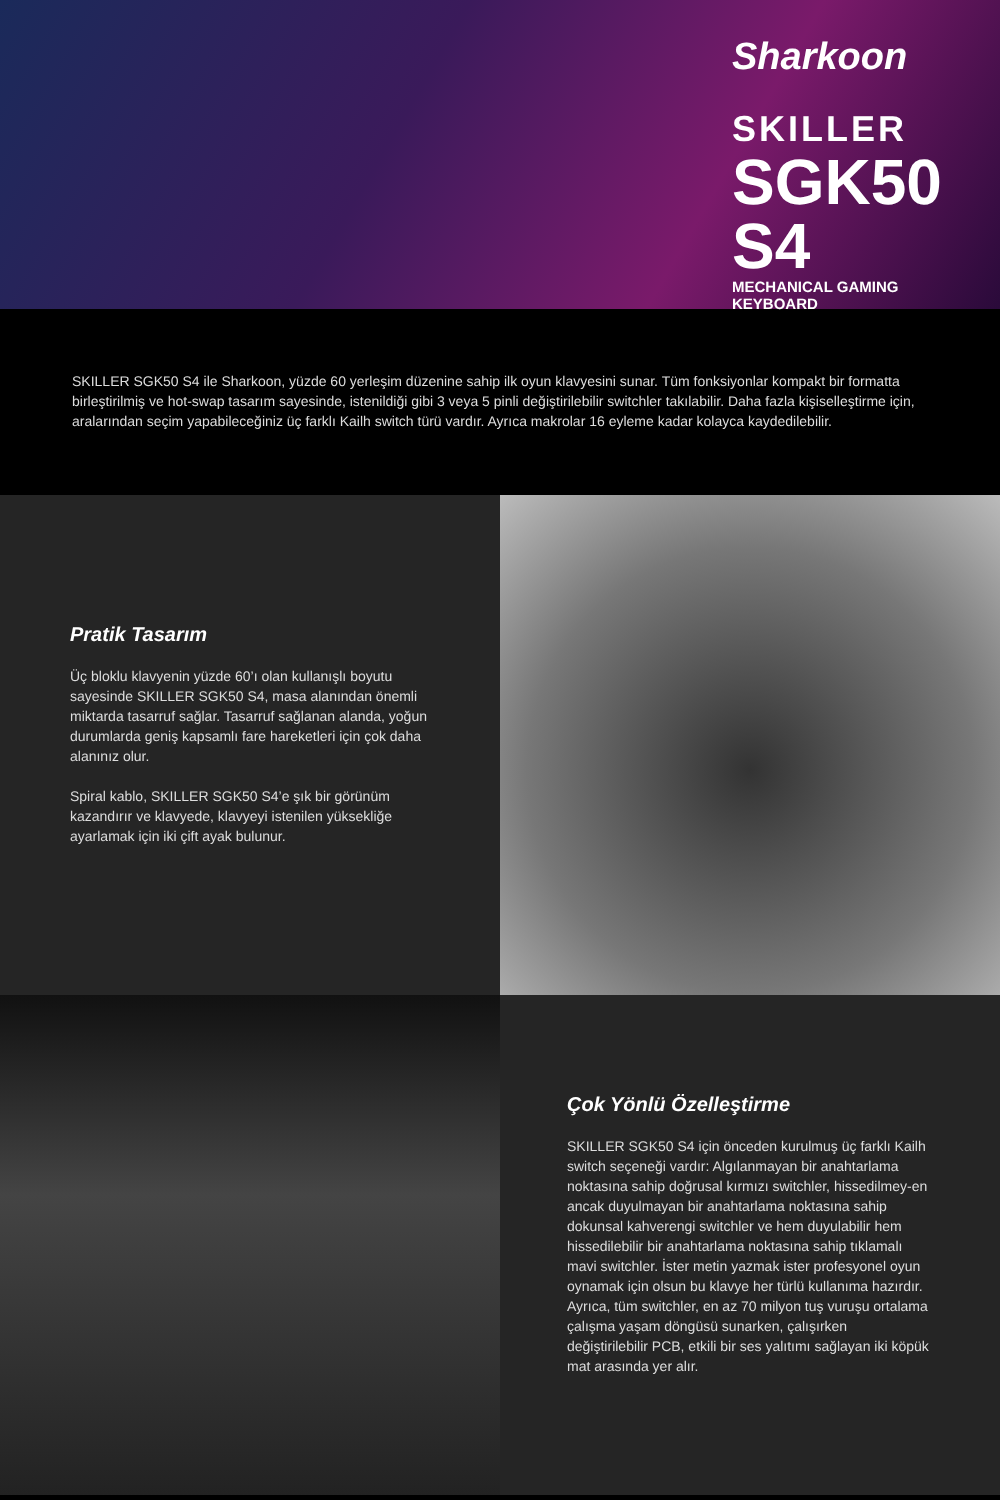Sharkoon
SKILLER
SGK50 S4
MECHANICAL GAMING KEYBOARD
SKILLER SGK50 S4 ile Sharkoon, yüzde 60 yerleşim düzenine sahip ilk oyun klavyesini sunar. Tüm fonksiyonlar kompakt bir formatta birleştirilmiş ve hot-swap tasarım sayesinde, istenildiği gibi 3 veya 5 pinli değiştirilebilir switchler takılabilir. Daha fazla kişiselleştirme için, aralarından seçim yapabileceğiniz üç farklı Kailh switch türü vardır. Ayrıca makrolar 16 eyleme kadar kolayca kaydedilebilir.
Pratik Tasarım
Üç bloklu klavyenin yüzde 60’ı olan kullanışlı boyutu sayesinde SKILLER SGK50 S4, masa alanından önemli miktarda tasarruf sağlar. Tasarruf sağlanan alanda, yoğun durumlarda geniş kapsamlı fare hareketleri için çok daha alanınız olur.
Spiral kablo, SKILLER SGK50 S4’e şık bir görünüm kazandırır ve klavyede, klavyeyi istenilen yüksekliğe ayarlamak için iki çift ayak bulunur.
Çok Yönlü Özelleştirme
SKILLER SGK50 S4 için önceden kurulmuş üç farklı Kailh switch seçeneği vardır: Algılanmayan bir anahtarlama noktasına sahip doğrusal kırmızı switchler, hissedilmey-en ancak duyulmayan bir anahtarlama noktasına sahip dokunsal kahverengi switchler ve hem duyulabilir hem hissedilebilir bir anahtarlama noktasına sahip tıklamalı mavi switchler. İster metin yazmak ister profesyonel oyun oynamak için olsun bu klavye her türlü kullanıma hazırdır. Ayrıca, tüm switchler, en az 70 milyon tuş vuruşu ortalama çalışma yaşam döngüsü sunarken, çalışırken değiştirilebilir PCB, etkili bir ses yalıtımı sağlayan iki köpük mat arasında yer alır.